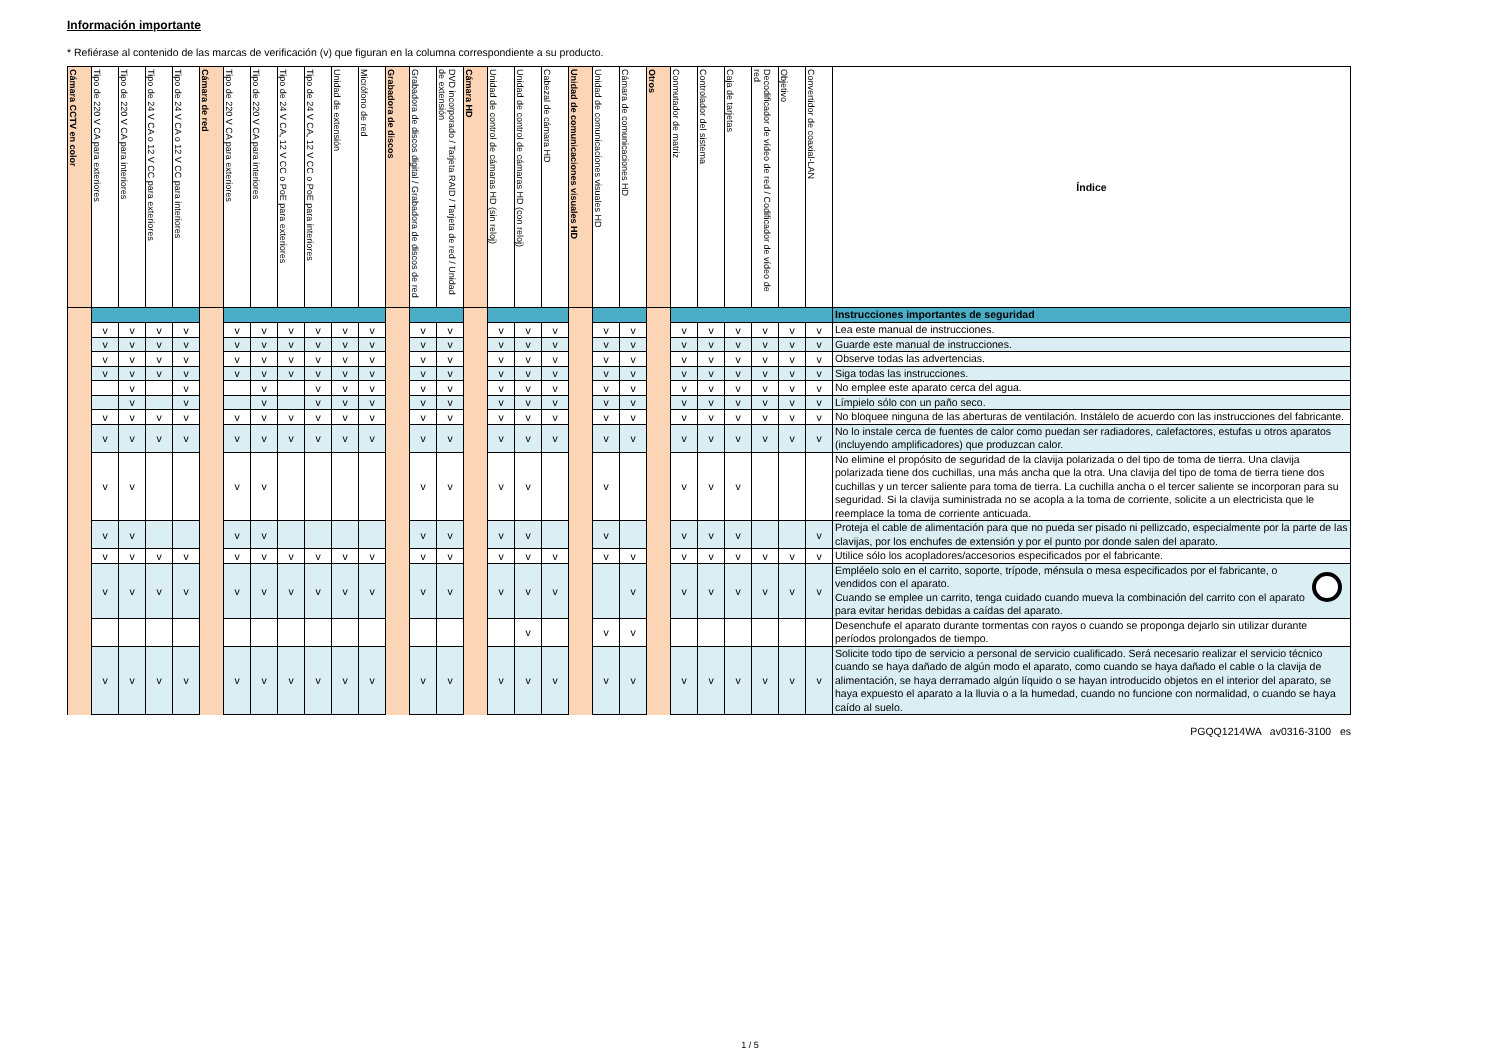Información importante
* Refiérase al contenido de las marcas de verificación (v) que figuran en la columna correspondiente a su producto.
| Cámara CCTV en color | Tipo de 220 V CA para exteriores | Tipo de 220 V CA para interiores | Tipo de 24 V CA o 12 V CC para exteriores | Tipo de 24 V CA o 12 V CC para interiores | Cámara de red | Tipo de 220 V CA para exteriores | Tipo de 220 V CA para interiores | Tipo de 24 V CA, 12 V CC o PoE para exteriores | Tipo de 24 V CA, 12 V CC o PoE para interiores | Unidad de extensión | Micrófono de red | Grabadora de discos | Grabadora de discos digital / Grabadora de discos de red | DVD incorporado / Tarjeta RAID / Tarjeta de red / Unidad de extensión | Cámara HD | Unidad de control de cámaras HD (sin reloj) | Unidad de control de cámaras HD (con reloj) | Cabezal de cámara HD | Unidad de comunicaciones visuales HD | Unidad de comunicaciones visuales HD | Cámara de comunicaciones HD | Otros | Conmutador de matriz | Controlador del sistema | Caja de tarjetas | Decodificador de vídeo de red / Codificador de vídeo de red | Objetivo | Convertidor de coaxial-LAN | Índice |
| --- | --- | --- | --- | --- | --- | --- | --- | --- | --- | --- | --- | --- | --- | --- | --- | --- | --- | --- | --- | --- | --- | --- | --- | --- | --- | --- | --- | --- | --- |
| | | | | | | | | | | | | | | | | | | | | | | | | | | | | | Instrucciones importantes de seguridad |
| | v | v | v | v | | v | v | v | v | v | v | | v | v | | v | v | v | | v | v | | v | v | v | v | v | v | Lea este manual de instrucciones. |
| | v | v | v | v | | v | v | v | v | v | v | | v | v | | v | v | v | | v | v | | v | v | v | v | v | v | Guarde este manual de instrucciones. |
| | v | v | v | v | | v | v | v | v | v | v | | v | v | | v | v | v | | v | v | | v | v | v | v | v | v | Observe todas las advertencias. |
| | v | v | v | v | | v | v | v | v | v | v | | v | v | | v | v | v | | v | v | | v | v | v | v | v | v | Siga todas las instrucciones. |
| | | v | | v | | | v | | v | v | v | | v | v | | v | v | v | | v | v | | v | v | v | v | v | v | No emplee este aparato cerca del agua. |
| | | v | | v | | | v | | v | v | v | | v | v | | v | v | v | | v | v | | v | v | v | v | v | v | Límpielo sólo con un paño seco. |
| | v | v | v | v | | v | v | v | v | v | v | | v | v | | v | v | v | | v | v | | v | v | v | v | v | v | No bloquee ninguna de las aberturas de ventilación. Instálelo de acuerdo con las instrucciones del fabricante. |
| | v | v | v | v | | v | v | v | v | v | v | | v | v | | v | v | v | | v | v | | v | v | v | v | v | v | No lo instale cerca de fuentes de calor como puedan ser radiadores, calefactores, estufas u otros aparatos (incluyendo amplificadores) que produzcan calor. |
| | v | v | | | | v | v | | | | | | v | v | | v | v | | | v | | | v | v | v | | | | No elimine el propósito de seguridad de la clavija polarizada o del tipo de toma de tierra. Una clavija polarizada tiene dos cuchillas, una más ancha que la otra. Una clavija del tipo de toma de tierra tiene dos cuchillas y un tercer saliente para toma de tierra. La cuchilla ancha o el tercer saliente se incorporan para su seguridad. Si la clavija suministrada no se acopla a la toma de corriente, solicite a un electricista que le reemplace la toma de corriente anticuada. |
| | v | v | | | | v | v | | | | | | v | v | | v | v | | | v | | | v | v | v | | | v | Proteja el cable de alimentación para que no pueda ser pisado ni pellizcado, especialmente por la parte de las clavijas, por los enchufes de extensión y por el punto por donde salen del aparato. |
| | v | v | v | v | | v | v | v | v | v | v | | v | v | | v | v | v | | v | v | | v | v | v | v | v | v | Utilice sólo los acopladores/accesorios especificados por el fabricante. |
| | v | v | v | v | | v | v | v | v | v | v | | v | v | | v | v | v | | | v | | v | v | v | v | v | v | Empléelo solo en el carrito, soporte, trípode, ménsula o mesa especificados por el fabricante, o vendidos con el aparato. Cuando se emplee un carrito, tenga cuidado cuando mueva la combinación del carrito con el aparato para evitar heridas debidas a caídas del aparato. |
| | | | | | | | | | | | | | | | | | v | | | v | v | | | | | | | | Desenchufe el aparato durante tormentas con rayos o cuando se proponga dejarlo sin utilizar durante períodos prolongados de tiempo. |
| | v | v | v | v | | v | v | v | v | v | v | | v | v | | v | v | v | | v | v | | v | v | v | v | v | v | Solicite todo tipo de servicio a personal de servicio cualificado. Será necesario realizar el servicio técnico cuando se haya dañado de algún modo el aparato, como cuando se haya dañado el cable o la clavija de alimentación, se haya derramado algún líquido o se hayan introducido objetos en el interior del aparato, se haya expuesto el aparato a la lluvia o a la humedad, cuando no funcione con normalidad, o cuando se haya caído al suelo. |
PGQQ1214WA av0316-3100 es
1 / 5